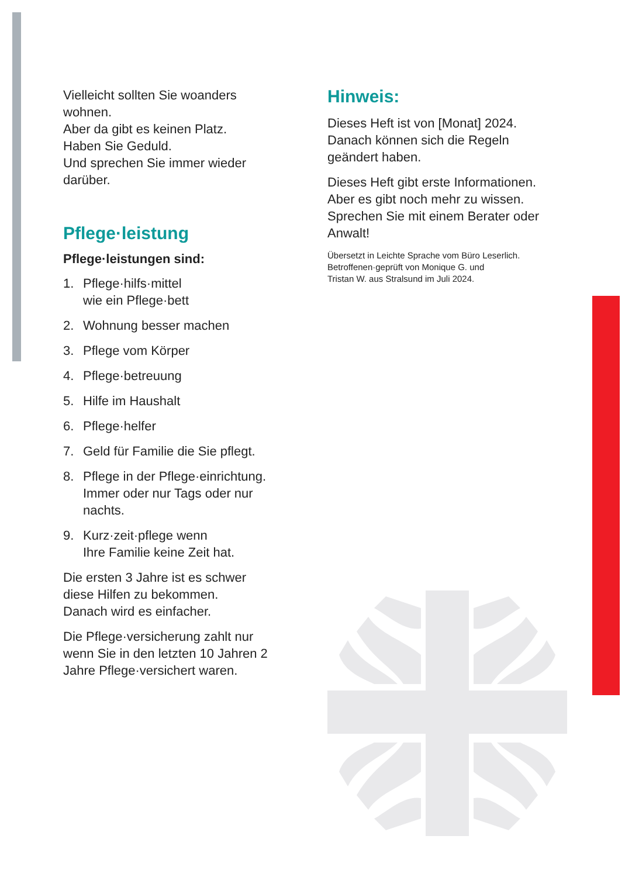Vielleicht sollten Sie woanders wohnen.
Aber da gibt es keinen Platz.
Haben Sie Geduld.
Und sprechen Sie immer wieder darüber.
Pflege·leistung
Pflege·leistungen sind:
1. Pflege·hilfs·mittel
wie ein Pflege·bett
2. Wohnung besser machen
3. Pflege vom Körper
4. Pflege·betreuung
5. Hilfe im Haushalt
6. Pflege·helfer
7. Geld für Familie die Sie pflegt.
8. Pflege in der Pflege·einrichtung.
Immer oder nur Tags oder nur nachts.
9. Kurz·zeit·pflege wenn
Ihre Familie keine Zeit hat.
Die ersten 3 Jahre ist es schwer diese Hilfen zu bekommen.
Danach wird es einfacher.
Die Pflege·versicherung zahlt nur wenn Sie in den letzten 10 Jahren 2 Jahre Pflege·versichert waren.
Hinweis:
Dieses Heft ist von [Monat] 2024.
Danach können sich die Regeln geändert haben.
Dieses Heft gibt erste Informationen.
Aber es gibt noch mehr zu wissen.
Sprechen Sie mit einem Berater oder Anwalt!
Übersetzt in Leichte Sprache vom Büro Leserlich.
Betroffenen·geprüft von Monique G. und
Tristan W. aus Stralsund im Juli 2024.